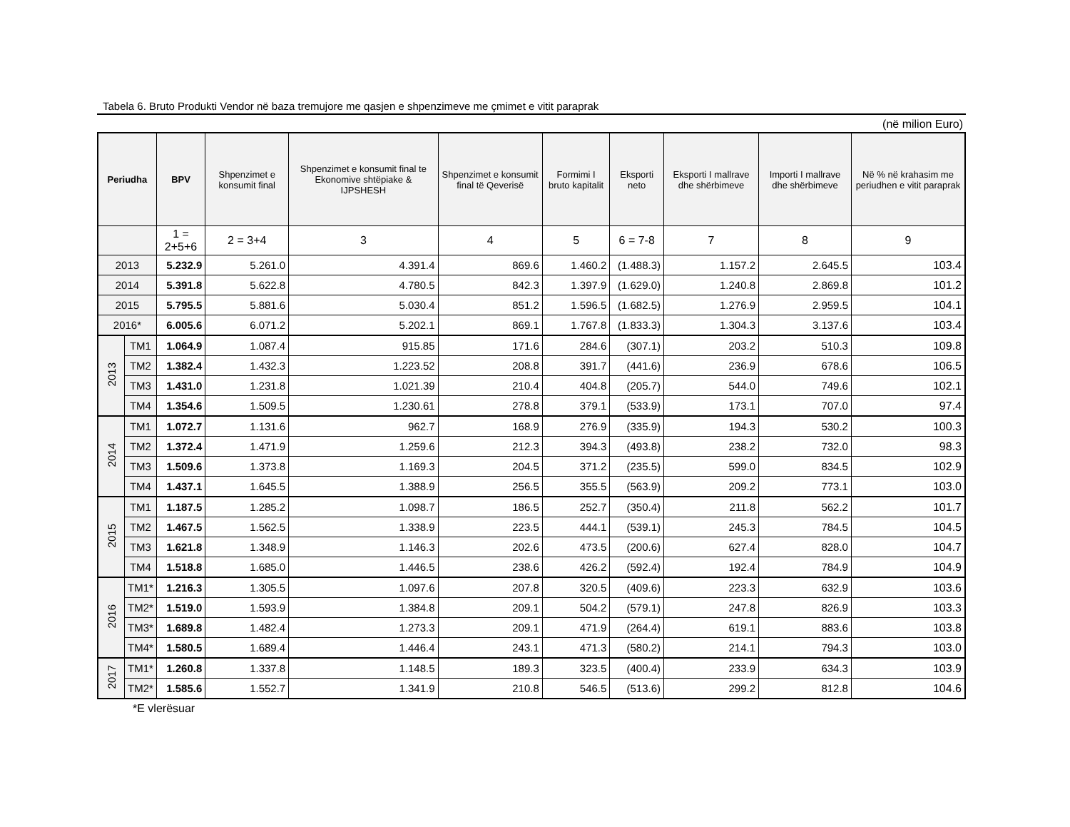Tabela 6. Bruto Produkti Vendor në baza tremujore me qasjen e shpenzimeve me çmimet e vitit paraprak
(në milion Euro)
| Periudha | | BPV | Shpenzimet e konsumit final | Shpenzimet e konsumit final te Ekonomive shtëpiake & IJPSHESH | Shpenzimet e konsumit final të Qeverisë | Formimi I bruto kapitalit | Eksporti neto | Eksporti I mallrave dhe shërbimeve | Importi I mallrave dhe shërbimeve | Në % në krahasim me periudhen e vitit paraprak |
| --- | --- | --- | --- | --- | --- | --- | --- | --- | --- | --- |
| | | 1 = 2+5+6 | 2 = 3+4 | 3 | 4 | 5 | 6 = 7-8 | 7 | 8 | 9 |
| 2013 | | 5.232.9 | 5.261.0 | 4.391.4 | 869.6 | 1.460.2 | (1.488.3) | 1.157.2 | 2.645.5 | 103.4 |
| 2014 | | 5.391.8 | 5.622.8 | 4.780.5 | 842.3 | 1.397.9 | (1.629.0) | 1.240.8 | 2.869.8 | 101.2 |
| 2015 | | 5.795.5 | 5.881.6 | 5.030.4 | 851.2 | 1.596.5 | (1.682.5) | 1.276.9 | 2.959.5 | 104.1 |
| 2016* | | 6.005.6 | 6.071.2 | 5.202.1 | 869.1 | 1.767.8 | (1.833.3) | 1.304.3 | 3.137.6 | 103.4 |
| 2013 | TM1 | 1.064.9 | 1.087.4 | 915.85 | 171.6 | 284.6 | (307.1) | 203.2 | 510.3 | 109.8 |
| | TM2 | 1.382.4 | 1.432.3 | 1.223.52 | 208.8 | 391.7 | (441.6) | 236.9 | 678.6 | 106.5 |
| | TM3 | 1.431.0 | 1.231.8 | 1.021.39 | 210.4 | 404.8 | (205.7) | 544.0 | 749.6 | 102.1 |
| | TM4 | 1.354.6 | 1.509.5 | 1.230.61 | 278.8 | 379.1 | (533.9) | 173.1 | 707.0 | 97.4 |
| 2014 | TM1 | 1.072.7 | 1.131.6 | 962.7 | 168.9 | 276.9 | (335.9) | 194.3 | 530.2 | 100.3 |
| | TM2 | 1.372.4 | 1.471.9 | 1.259.6 | 212.3 | 394.3 | (493.8) | 238.2 | 732.0 | 98.3 |
| | TM3 | 1.509.6 | 1.373.8 | 1.169.3 | 204.5 | 371.2 | (235.5) | 599.0 | 834.5 | 102.9 |
| | TM4 | 1.437.1 | 1.645.5 | 1.388.9 | 256.5 | 355.5 | (563.9) | 209.2 | 773.1 | 103.0 |
| 2015 | TM1 | 1.187.5 | 1.285.2 | 1.098.7 | 186.5 | 252.7 | (350.4) | 211.8 | 562.2 | 101.7 |
| | TM2 | 1.467.5 | 1.562.5 | 1.338.9 | 223.5 | 444.1 | (539.1) | 245.3 | 784.5 | 104.5 |
| | TM3 | 1.621.8 | 1.348.9 | 1.146.3 | 202.6 | 473.5 | (200.6) | 627.4 | 828.0 | 104.7 |
| | TM4 | 1.518.8 | 1.685.0 | 1.446.5 | 238.6 | 426.2 | (592.4) | 192.4 | 784.9 | 104.9 |
| 2016 | TM1* | 1.216.3 | 1.305.5 | 1.097.6 | 207.8 | 320.5 | (409.6) | 223.3 | 632.9 | 103.6 |
| | TM2* | 1.519.0 | 1.593.9 | 1.384.8 | 209.1 | 504.2 | (579.1) | 247.8 | 826.9 | 103.3 |
| | TM3* | 1.689.8 | 1.482.4 | 1.273.3 | 209.1 | 471.9 | (264.4) | 619.1 | 883.6 | 103.8 |
| | TM4* | 1.580.5 | 1.689.4 | 1.446.4 | 243.1 | 471.3 | (580.2) | 214.1 | 794.3 | 103.0 |
| 2017 | TM1* | 1.260.8 | 1.337.8 | 1.148.5 | 189.3 | 323.5 | (400.4) | 233.9 | 634.3 | 103.9 |
| | TM2* | 1.585.6 | 1.552.7 | 1.341.9 | 210.8 | 546.5 | (513.6) | 299.2 | 812.8 | 104.6 |
*E vlerësuar